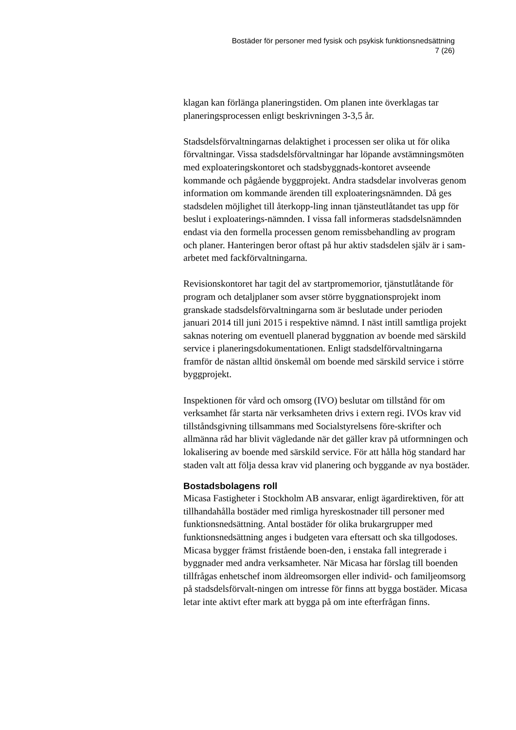Bostäder för personer med fysisk och psykisk funktionsnedsättning
7 (26)
klagan kan förlänga planeringstiden. Om planen inte överklagas tar planeringsprocessen enligt beskrivningen 3-3,5 år.
Stadsdelsförvaltningarnas delaktighet i processen ser olika ut för olika förvaltningar. Vissa stadsdelsförvaltningar har löpande avstämningsmöten med exploateringskontoret och stadsbyggnads-kontoret avseende kommande och pågående byggprojekt. Andra stadsdelar involveras genom information om kommande ärenden till exploateringsnämnden. Då ges stadsdelen möjlighet till återkopp-ling innan tjänsteutlåtandet tas upp för beslut i exploaterings-nämnden. I vissa fall informeras stadsdelsnämnden endast via den formella processen genom remissbehandling av program och planer. Hanteringen beror oftast på hur aktiv stadsdelen själv är i sam-arbetet med fackförvaltningarna.
Revisionskontoret har tagit del av startpromemorior, tjänstutlåtande för program och detaljplaner som avser större byggnationsprojekt inom granskade stadsdelsförvaltningarna som är beslutade under perioden januari 2014 till juni 2015 i respektive nämnd. I näst intill samtliga projekt saknas notering om eventuell planerad byggnation av boende med särskild service i planeringsdokumentationen. Enligt stadsdelförvaltningarna framför de nästan alltid önskemål om boende med särskild service i större byggprojekt.
Inspektionen för vård och omsorg (IVO) beslutar om tillstånd för om verksamhet får starta när verksamheten drivs i extern regi. IVOs krav vid tillståndsgivning tillsammans med Socialstyrelsens före-skrifter och allmänna råd har blivit vägledande när det gäller krav på utformningen och lokalisering av boende med särskild service. För att hålla hög standard har staden valt att följa dessa krav vid planering och byggande av nya bostäder.
Bostadsbolagens roll
Micasa Fastigheter i Stockholm AB ansvarar, enligt ägardirektiven, för att tillhandahålla bostäder med rimliga hyreskostnader till personer med funktionsnedsättning. Antal bostäder för olika brukargrupper med funktionsnedsättning anges i budgeten vara eftersatt och ska tillgodoses. Micasa bygger främst fristående boen-den, i enstaka fall integrerade i byggnader med andra verksamheter. När Micasa har förslag till boenden tillfrågas enhetschef inom äldreomsorgen eller individ- och familjeomsorg på stadsdelsförvalt-ningen om intresse för finns att bygga bostäder. Micasa letar inte aktivt efter mark att bygga på om inte efterfrågan finns.